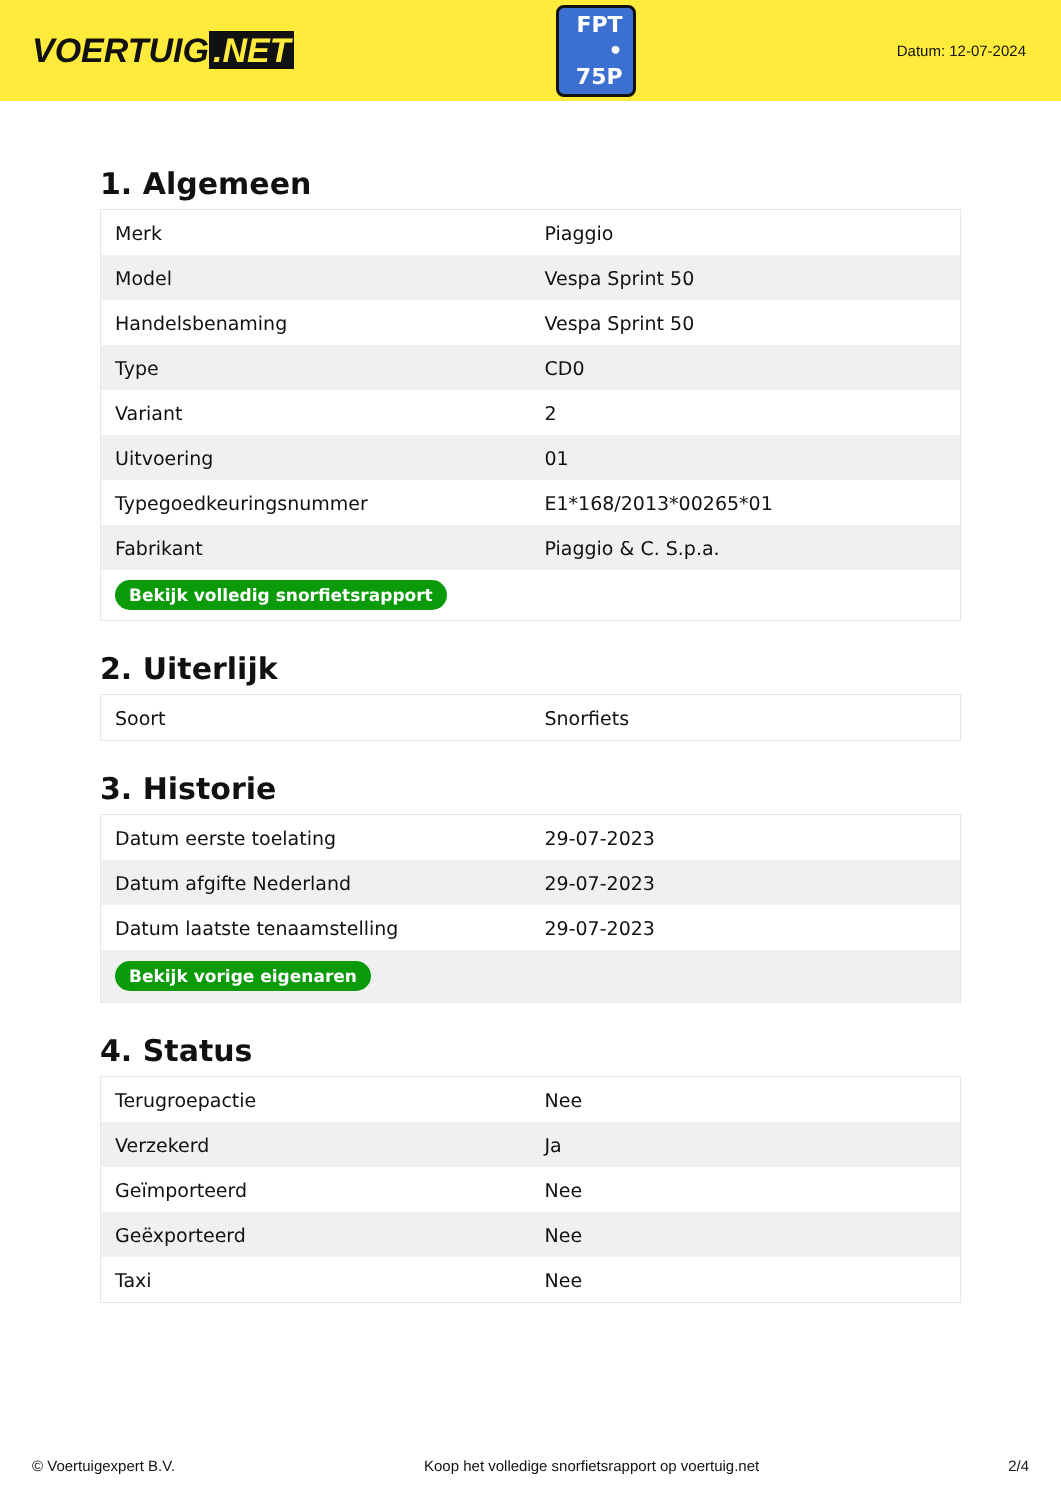VOERTUIG.NET
FPT
• 75P
Datum: 12-07-2024
1. Algemeen
| Merk | Piaggio |
| Model | Vespa Sprint 50 |
| Handelsbenaming | Vespa Sprint 50 |
| Type | CD0 |
| Variant | 2 |
| Uitvoering | 01 |
| Typegoedkeuringsnummer | E1*168/2013*00265*01 |
| Fabrikant | Piaggio & C. S.p.a. |
| Bekijk volledig snorfietsrapport | |
2. Uiterlijk
| Soort | Snorfiets |
3. Historie
| Datum eerste toelating | 29-07-2023 |
| Datum afgifte Nederland | 29-07-2023 |
| Datum laatste tenaamstelling | 29-07-2023 |
| Bekijk vorige eigenaren | |
4. Status
| Terugroepactie | Nee |
| Verzekerd | Ja |
| Geïmporteerd | Nee |
| Geëxporteerd | Nee |
| Taxi | Nee |
© Voertuigexpert B.V. Koop het volledige snorfietsrapport op voertuig.net 2/4